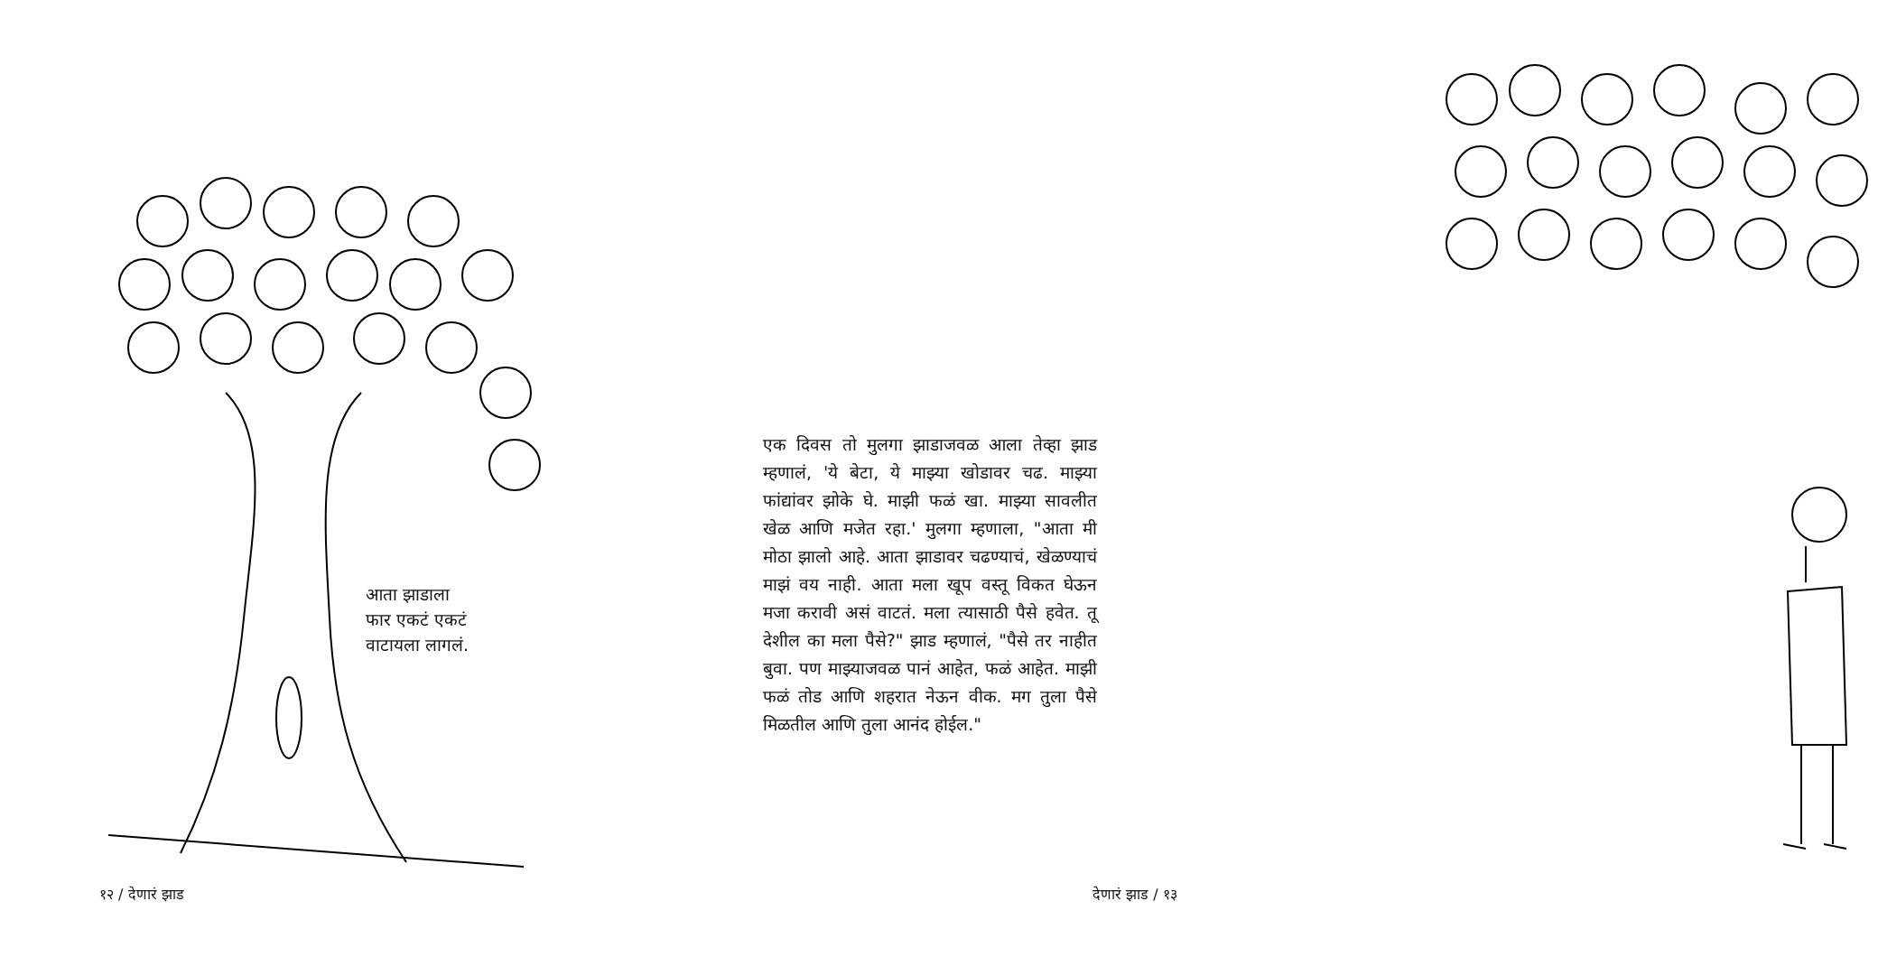आता झाडाला
फार एकटं एकटं
वाटायला लागलं.
१२ / देणारं झाड
एक दिवस तो मुलगा झाडाजवळ आला तेव्हा झाड म्हणालं, 'ये बेटा, ये माझ्या खोडावर चढ. माझ्या फांद्यांवर झोके घे. माझी फळं खा. माझ्या सावलीत खेळ आणि मजेत रहा.' मुलगा म्हणाला, "आता मी मोठा झालो आहे. आता झाडावर चढण्याचं, खेळण्याचं माझं वय नाही. आता मला खूप वस्तू विकत घेऊन मजा करावी असं वाटतं. मला त्यासाठी पैसे हवेत. तू देशील का मला पैसे?" झाड म्हणालं, "पैसे तर नाहीत बुवा. पण माझ्याजवळ पानं आहेत, फळं आहेत. माझी फळं तोड आणि शहरात नेऊन वीक. मग तुला पैसे मिळतील आणि तुला आनंद होईल."
देणारं झाड / १३